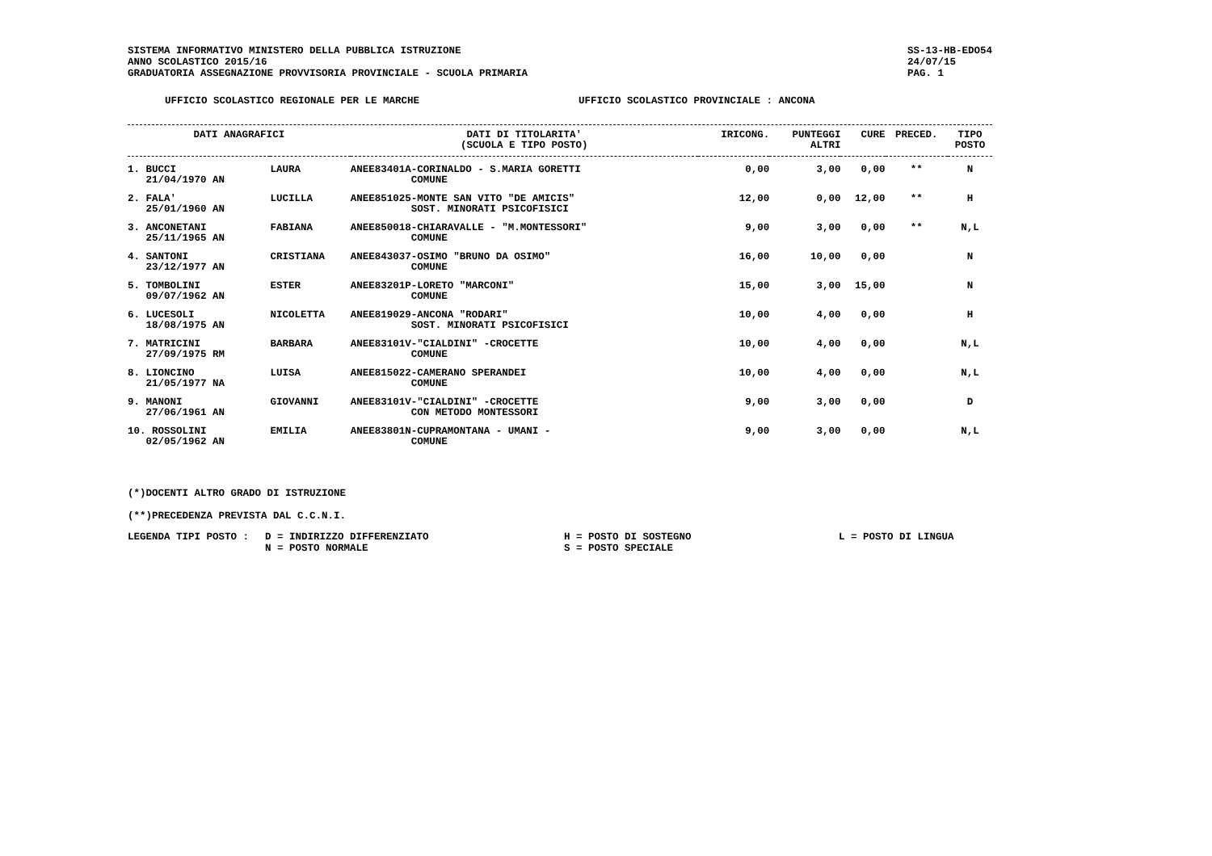SISTEMA INFORMATIVO MINISTERO DELLA PUBBLICA ISTRUZIONE
ANNO SCOLASTICO 2015/16
GRADUATORIA ASSEGNAZIONE PROVVISORIA PROVINCIALE - SCUOLA PRIMARIA
SS-13-HB-EDO54
24/07/15
PAG. 1
UFFICIO SCOLASTICO REGIONALE PER LE MARCHE UFFICIO SCOLASTICO PROVINCIALE : ANCONA
| DATI ANAGRAFICI | | | DATI DI TITOLARITA' (SCUOLA E TIPO POSTO) | IRICONG. | PUNTEGGI ALTRI | CURE | PRECED. | TIPO POSTO |
| --- | --- | --- | --- | --- | --- | --- | --- | --- |
| 1. BUCCI 21/04/1970 AN | | LAURA | ANEE83401A-CORINALDO - S.MARIA GORETTI COMUNE | 0,00 | 3,00 | 0,00 | ** | N |
| 2. FALA' 25/01/1960 AN | | LUCILLA | ANEE851025-MONTE SAN VITO "DE AMICIS" SOST. MINORATI PSICOFISICI | 12,00 | 0,00 | 12,00 | ** | H |
| 3. ANCONETANI 25/11/1965 AN | | FABIANA | ANEE850018-CHIARAVALLE - "M.MONTESSORI" COMUNE | 9,00 | 3,00 | 0,00 | ** | N,L |
| 4. SANTONI 23/12/1977 AN | | CRISTIANA | ANEE843037-OSIMO "BRUNO DA OSIMO" COMUNE | 16,00 | 10,00 | 0,00 | | N |
| 5. TOMBOLINI 09/07/1962 AN | | ESTER | ANEE83201P-LORETO "MARCONI" COMUNE | 15,00 | 3,00 | 15,00 | | N |
| 6. LUCESOLI 18/08/1975 AN | | NICOLETTA | ANEE819029-ANCONA "RODARI" SOST. MINORATI PSICOFISICI | 10,00 | 4,00 | 0,00 | | H |
| 7. MATRICINI 27/09/1975 RM | | BARBARA | ANEE83101V-"CIALDINI" -CROCETTE COMUNE | 10,00 | 4,00 | 0,00 | | N,L |
| 8. LIONCINO 21/05/1977 NA | | LUISA | ANEE815022-CAMERANO SPERANDEI COMUNE | 10,00 | 4,00 | 0,00 | | N,L |
| 9. MANONI 27/06/1961 AN | | GIOVANNI | ANEE83101V-"CIALDINI" -CROCETTE CON METODO MONTESSORI | 9,00 | 3,00 | 0,00 | | D |
| 10. ROSSOLINI 02/05/1962 AN | | EMILIA | ANEE83801N-CUPRAMONTANA - UMANI - COMUNE | 9,00 | 3,00 | 0,00 | | N,L |
(*)DOCENTI ALTRO GRADO DI ISTRUZIONE
(**)PRECEDENZA PREVISTA DAL C.C.N.I.
LEGENDA TIPI POSTO : D = INDIRIZZO DIFFERENZIATO
N = POSTO NORMALE
H = POSTO DI SOSTEGNO
S = POSTO SPECIALE
L = POSTO DI LINGUA